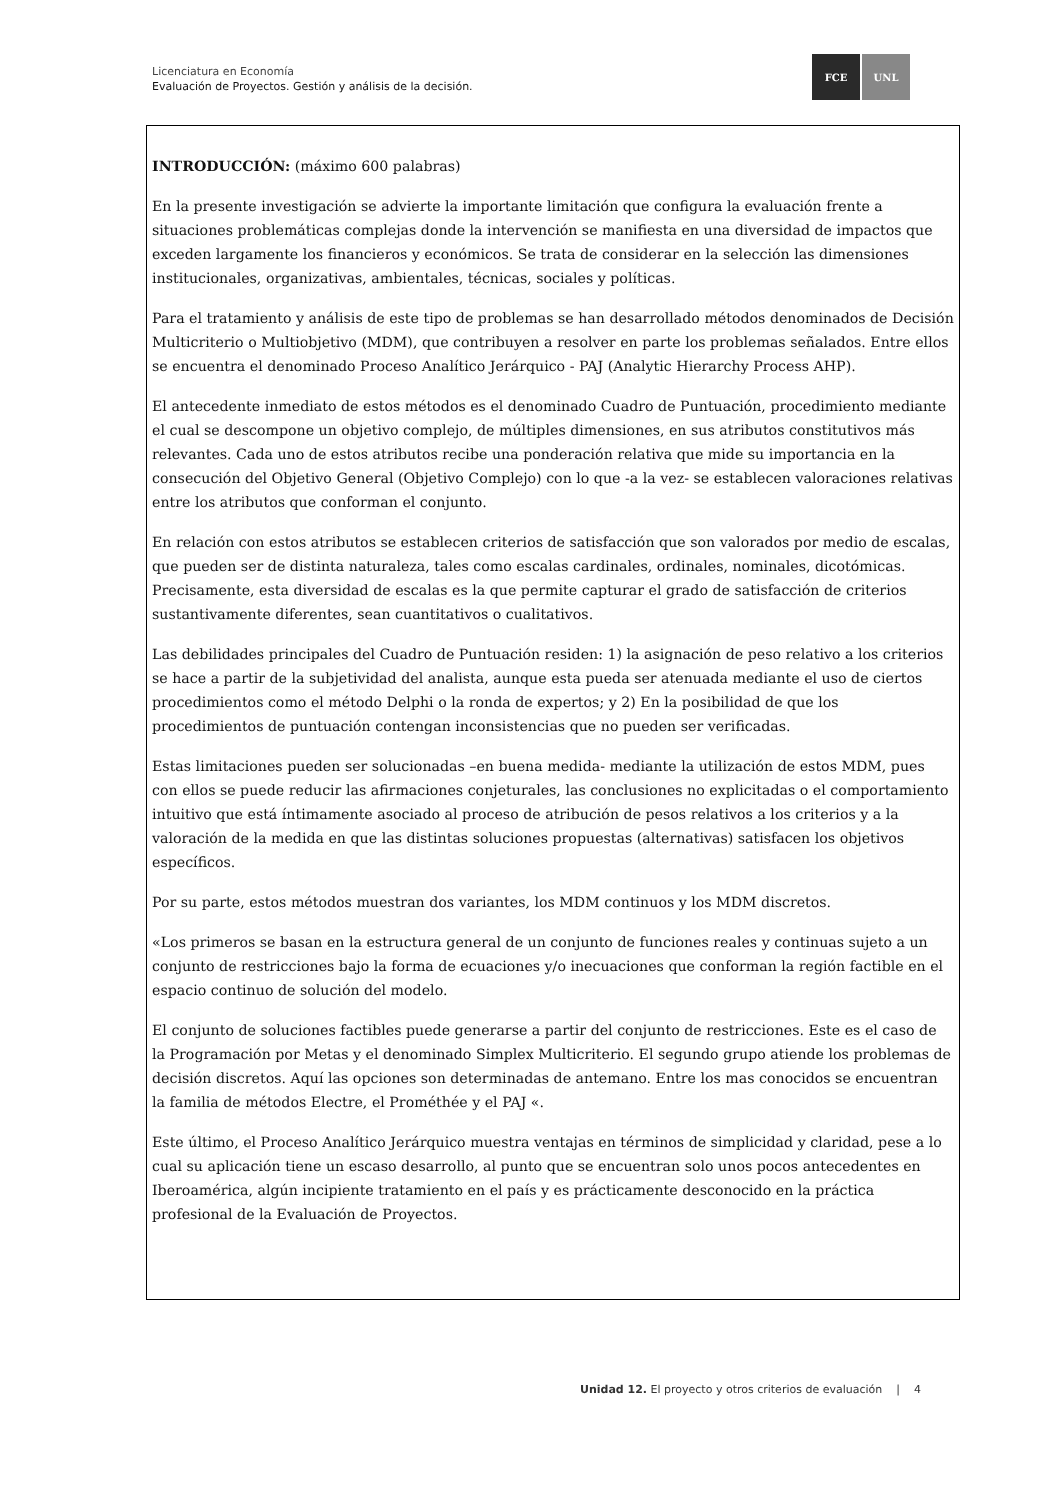Licenciatura en Economía
Evaluación de Proyectos. Gestión y análisis de la decisión.
FCE UNL
INTRODUCCIÓN: (máximo 600 palabras)
En la presente investigación se advierte la importante limitación que configura la evaluación frente a situaciones problemáticas complejas donde la intervención se manifiesta en una diversidad de impactos que exceden largamente los financieros y económicos. Se trata de considerar en la selección las dimensiones institucionales, organizativas, ambientales, técnicas, sociales y políticas.
Para el tratamiento y análisis de este tipo de problemas se han desarrollado métodos denominados de Decisión Multicriterio o Multiobjetivo (MDM), que contribuyen a resolver en parte los problemas señalados. Entre ellos se encuentra el denominado Proceso Analítico Jerárquico - PAJ (Analytic Hierarchy Process AHP).
El antecedente inmediato de estos métodos es el denominado Cuadro de Puntuación, procedimiento mediante el cual se descompone un objetivo complejo, de múltiples dimensiones, en sus atributos constitutivos más relevantes. Cada uno de estos atributos recibe una ponderación relativa que mide su importancia en la consecución del Objetivo General (Objetivo Complejo) con lo que -a la vez- se establecen valoraciones relativas entre los atributos que conforman el conjunto.
En relación con estos atributos se establecen criterios de satisfacción que son valorados por medio de escalas, que pueden ser de distinta naturaleza, tales como escalas cardinales, ordinales, nominales, dicotómicas. Precisamente, esta diversidad de escalas es la que permite capturar el grado de satisfacción de criterios sustantivamente diferentes, sean cuantitativos o cualitativos.
Las debilidades principales del Cuadro de Puntuación residen: 1) la asignación de peso relativo a los criterios se hace a partir de la subjetividad del analista, aunque esta pueda ser atenuada mediante el uso de ciertos procedimientos como el método Delphi o la ronda de expertos; y 2) En la posibilidad de que los procedimientos de puntuación contengan inconsistencias que no pueden ser verificadas.
Estas limitaciones pueden ser solucionadas –en buena medida- mediante la utilización de estos MDM, pues con ellos se puede reducir las afirmaciones conjeturales, las conclusiones no explicitadas o el comportamiento intuitivo que está íntimamente asociado al proceso de atribución de pesos relativos a los criterios y a la valoración de la medida en que las distintas soluciones propuestas (alternativas) satisfacen los objetivos específicos.
Por su parte, estos métodos muestran dos variantes, los MDM continuos y los MDM discretos.
«Los primeros se basan en la estructura general de un conjunto de funciones reales y continuas sujeto a un conjunto de restricciones bajo la forma de ecuaciones y/o inecuaciones que conforman la región factible en el espacio continuo de solución del modelo.
El conjunto de soluciones factibles puede generarse a partir del conjunto de restricciones. Este es el caso de la Programación por Metas y el denominado Simplex Multicriterio. El segundo grupo atiende los problemas de decisión discretos. Aquí las opciones son determinadas de antemano. Entre los mas conocidos se encuentran la familia de métodos Electre, el Prométhée y el PAJ «.
Este último, el Proceso Analítico Jerárquico muestra ventajas en términos de simplicidad y claridad, pese a lo cual su aplicación tiene un escaso desarrollo, al punto que se encuentran solo unos pocos antecedentes en Iberoamérica, algún incipiente tratamiento en el país y es prácticamente desconocido en la práctica profesional de la Evaluación de Proyectos.
Unidad 12. El proyecto y otros criterios de evaluación | 4